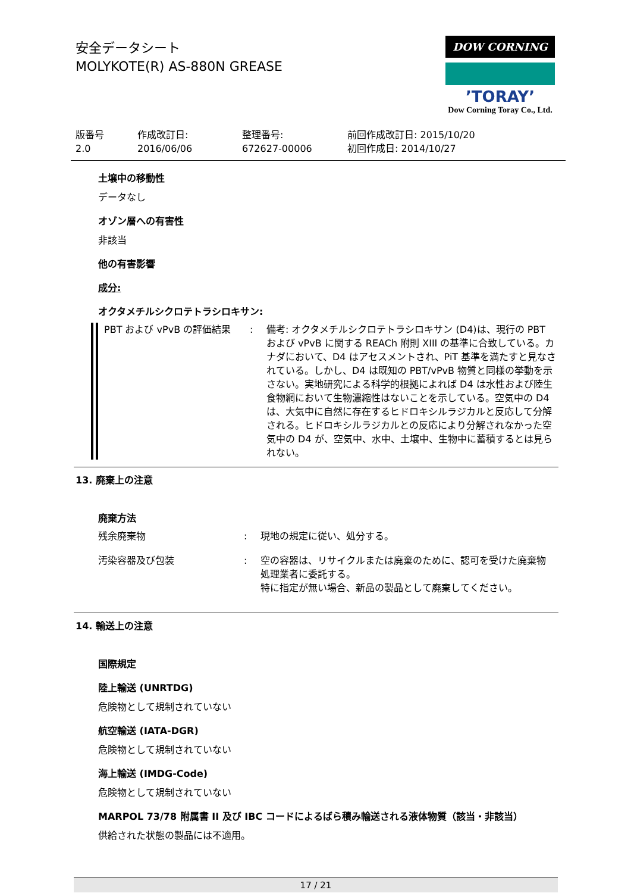安全データシート
MOLYKOTE(R) AS-880N GREASE
DOW CORNING
’TORAY’
Dow Corning Toray Co., Ltd.
版番号
2.0
作成改訂日:
2016/06/06
整理番号:
672627-00006
前回作成改訂日: 2015/10/20
初回作成日: 2014/10/27
土壌中の移動性
データなし
オゾン層への有害性
非該当
他の有害影響
成分:
オクタメチルシクロテトラシロキサン:
PBT および vPvB の評価結果 : 備考: オクタメチルシクロテトラシロキサン (D4)は、現行の PBT および vPvB に関する REACh 附則 XIII の基準に合致している。カナダにおいて、D4 はアセスメントされ、PiT 基準を満たすと見なされている。しかし、D4 は既知の PBT/vPvB 物質と同様の挙動を示さない。実地研究による科学的根拠によれば D4 は水性および陸生食物網において生物濃縮性はないことを示している。空気中の D4 は、大気中に自然に存在するヒドロキシルラジカルと反応して分解される。ヒドロキシルラジカルとの反応により分解されなかった空気中の D4 が、空気中、水中、土壌中、生物中に蓄積するとは見られない。
13. 廃棄上の注意
廃棄方法
残余廃棄物 : 現地の規定に従い、処分する。
汚染容器及び包装 : 空の容器は、リサイクルまたは廃棄のために、認可を受けた廃棄物処理業者に委託する。
特に指定が無い場合、新品の製品として廃棄してください。
14. 輸送上の注意
国際規定
陸上輸送 (UNRTDG)
危険物として規制されていない
航空輸送 (IATA-DGR)
危険物として規制されていない
海上輸送 (IMDG-Code)
危険物として規制されていない
MARPOL 73/78 附属書 II 及び IBC コードによるばら積み輸送される液体物質（該当・非該当）
供給された状態の製品には不適用。
17 / 21